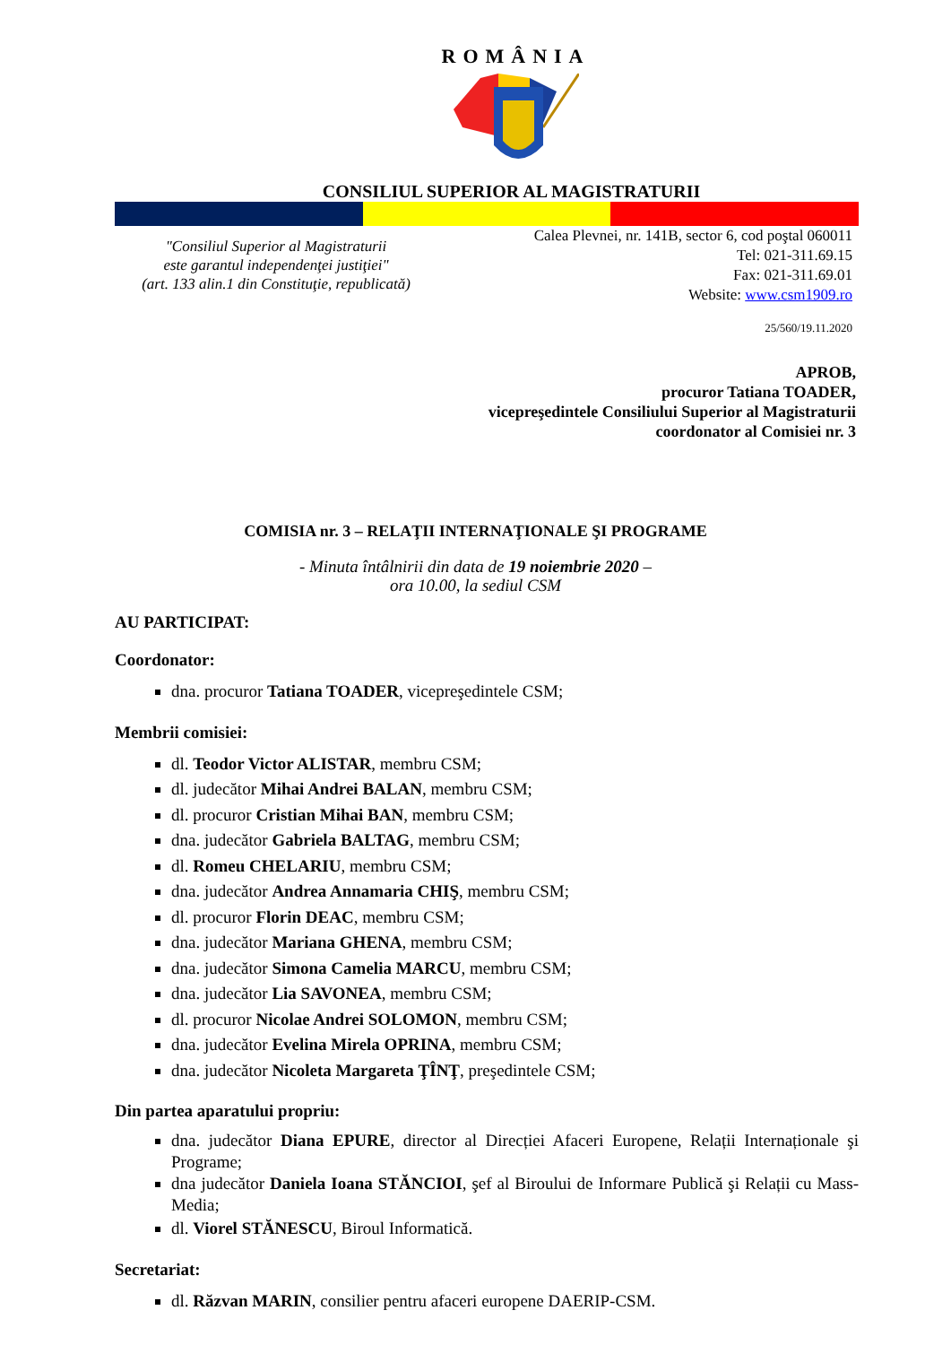ROMÂNIA
CONSILIUL SUPERIOR AL MAGISTRATURII
"Consiliul Superior al Magistraturii
este garantul independenţei justiţiei"
(art. 133 alin.1 din Constituţie, republicată)
Calea Plevnei, nr. 141B, sector 6, cod poştal 060011
Tel: 021-311.69.15
Fax: 021-311.69.01
Website: www.csm1909.ro
25/560/19.11.2020
APROB,
procuror Tatiana TOADER,
vicepreşedintele Consiliului Superior al Magistraturii
coordonator al Comisiei nr. 3
COMISIA nr. 3 – RELAŢII INTERNAŢIONALE ŞI PROGRAME
- Minuta întâlnirii din data de 19 noiembrie 2020 –
ora 10.00, la sediul CSM
AU PARTICIPAT:
Coordonator:
dna. procuror Tatiana TOADER, vicepreşedintele CSM;
Membrii comisiei:
dl. Teodor Victor ALISTAR, membru CSM;
dl. judecător Mihai Andrei BALAN, membru CSM;
dl. procuror Cristian Mihai BAN, membru CSM;
dna. judecător Gabriela BALTAG, membru CSM;
dl. Romeu CHELARIU, membru CSM;
dna. judecător Andrea Annamaria CHIŞ, membru CSM;
dl. procuror Florin DEAC, membru CSM;
dna. judecător Mariana GHENA, membru CSM;
dna. judecător Simona Camelia MARCU, membru CSM;
dna. judecător Lia SAVONEA, membru CSM;
dl. procuror Nicolae Andrei SOLOMON, membru CSM;
dna. judecător Evelina Mirela OPRINA, membru CSM;
dna. judecător Nicoleta Margareta ŢÎNŢ, preşedintele CSM;
Din partea aparatului propriu:
dna. judecător Diana EPURE, director al Direcției Afaceri Europene, Relații Internaționale şi Programe;
dna judecător Daniela Ioana STĂNCIOI, şef al Biroului de Informare Publică şi Relații cu Mass-Media;
dl. Viorel STĂNESCU, Biroul Informatică.
Secretariat:
dl. Răzvan MARIN, consilier pentru afaceri europene DAERIP-CSM.